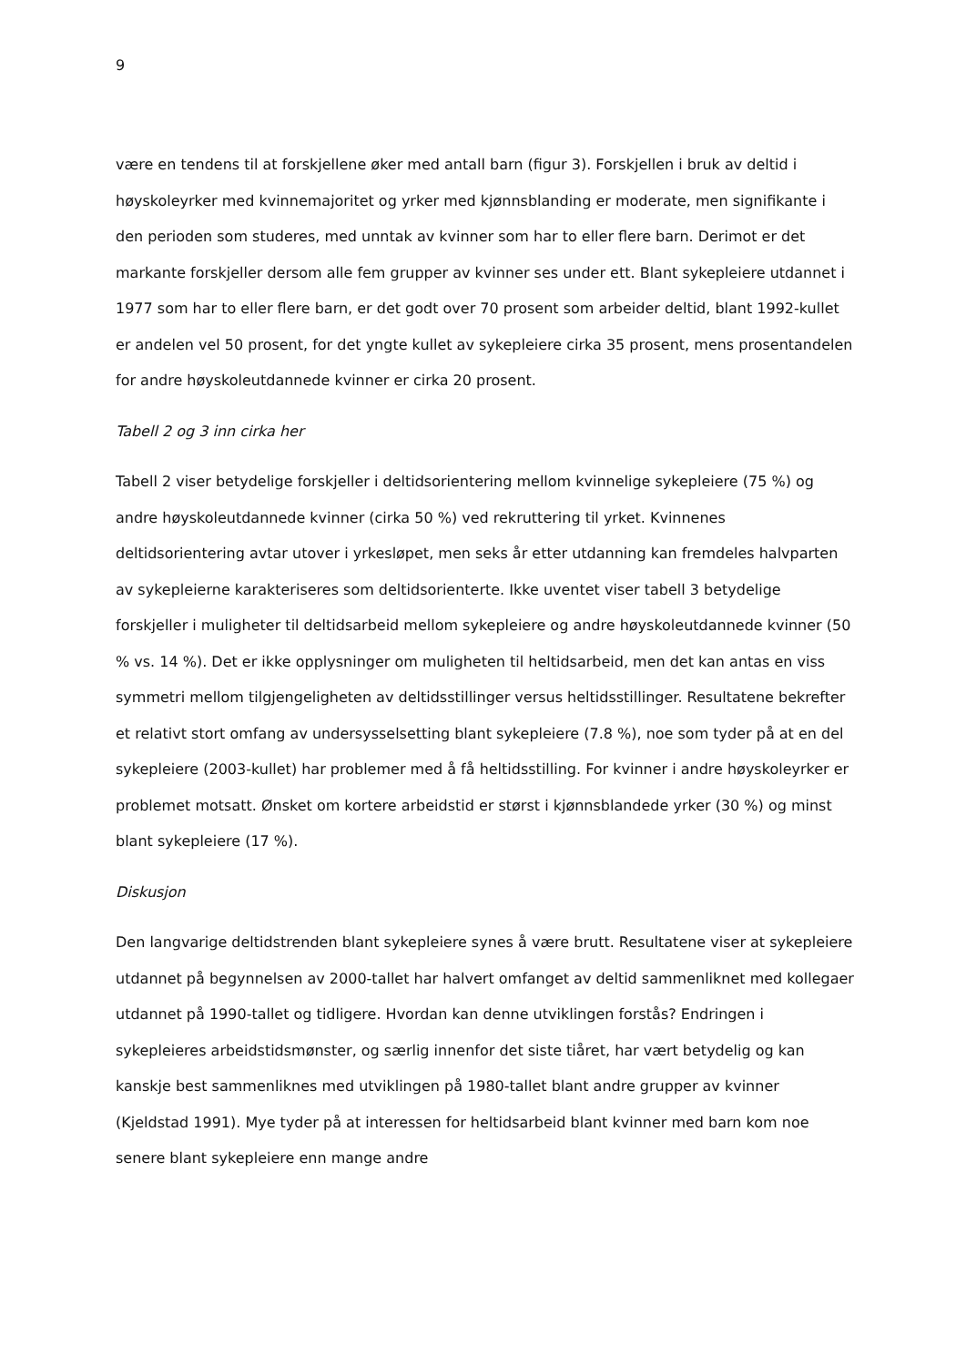9
være en tendens til at forskjellene øker med antall barn (figur 3). Forskjellen i bruk av deltid i høyskoleyrker med kvinnemajoritet og yrker med kjønnsblanding er moderate, men signifikante i den perioden som studeres, med unntak av kvinner som har to eller flere barn. Derimot er det markante forskjeller dersom alle fem grupper av kvinner ses under ett. Blant sykepleiere utdannet i 1977 som har to eller flere barn, er det godt over 70 prosent som arbeider deltid, blant 1992-kullet er andelen vel 50 prosent, for det yngte kullet av sykepleiere cirka 35 prosent, mens prosentandelen for andre høyskoleutdannede kvinner er cirka 20 prosent.
Tabell 2 og 3 inn cirka her
Tabell 2 viser betydelige forskjeller i deltidsorientering mellom kvinnelige sykepleiere (75 %) og andre høyskoleutdannede kvinner (cirka 50 %) ved rekruttering til yrket. Kvinnenes deltidsorientering avtar utover i yrkesløpet, men seks år etter utdanning kan fremdeles halvparten av sykepleierne karakteriseres som deltidsorienterte. Ikke uventet viser tabell 3 betydelige forskjeller i muligheter til deltidsarbeid mellom sykepleiere og andre høyskoleutdannede kvinner (50 % vs. 14 %). Det er ikke opplysninger om muligheten til heltidsarbeid, men det kan antas en viss symmetri mellom tilgjengeligheten av deltidsstillinger versus heltidsstillinger. Resultatene bekrefter et relativt stort omfang av undersysselsetting blant sykepleiere (7.8 %), noe som tyder på at en del sykepleiere (2003-kullet) har problemer med å få heltidsstilling. For kvinner i andre høyskoleyrker er problemet motsatt. Ønsket om kortere arbeidstid er størst i kjønnsblandede yrker (30 %) og minst blant sykepleiere (17 %).
Diskusjon
Den langvarige deltidstrenden blant sykepleiere synes å være brutt. Resultatene viser at sykepleiere utdannet på begynnelsen av 2000-tallet har halvert omfanget av deltid sammenliknet med kollegaer utdannet på 1990-tallet og tidligere. Hvordan kan denne utviklingen forstås? Endringen i sykepleieres arbeidstidsmønster, og særlig innenfor det siste tiåret, har vært betydelig og kan kanskje best sammenliknes med utviklingen på 1980-tallet blant andre grupper av kvinner (Kjeldstad 1991). Mye tyder på at interessen for heltidsarbeid blant kvinner med barn kom noe senere blant sykepleiere enn mange andre